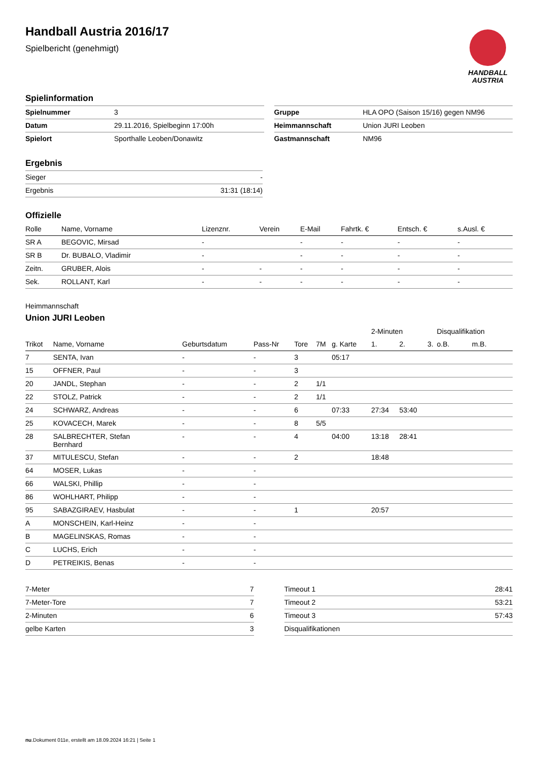Handball Austria 2016/17
Spielbericht (genehmigt)
HANDBALL
AUSTRIA
Spielinformation
| Spielnummer | 3 |
| Datum | 29.11.2016, Spielbeginn 17:00h |
| Spielort | Sporthalle Leoben/Donawitz |
| Gruppe | HLA OPO (Saison 15/16) gegen NM96 |
| Heimmannschaft | Union JURI Leoben |
| Gastmannschaft | NM96 |
Ergebnis
| Sieger | - |
| Ergebnis | 31:31 (18:14) |
Offizielle
| Rolle | Name, Vorname | Lizenznr. | Verein | E-Mail | Fahrtk. € | Entsch. € | s.Ausl. € |
| --- | --- | --- | --- | --- | --- | --- | --- |
| SR A | BEGOVIC, Mirsad | - | | - | - | - | - |
| SR B | Dr. BUBALO, Vladimir | - | | - | - | - | - |
| Zeitn. | GRUBER, Alois | - | - | - | - | - | - |
| Sek. | ROLLANT, Karl | - | - | - | - | - | - |
Heimmannschaft
Union JURI Leoben
| | | | | | | | 2-Minuten | | | Disqualifikation | |
| Trikot | Name, Vorname | Geburtsdatum | Pass-Nr | Tore | 7M | g. Karte | 1. | 2. | 3. | o.B. | m.B. |
| 7 | SENTA, Ivan | - | - | 3 | | 05:17 | | | | | |
| 15 | OFFNER, Paul | - | - | 3 | | | | | | | |
| 20 | JANDL, Stephan | - | - | 2 | 1/1 | | | | | | |
| 22 | STOLZ, Patrick | - | - | 2 | 1/1 | | | | | | |
| 24 | SCHWARZ, Andreas | - | - | 6 | | 07:33 | 27:34 | 53:40 | | | |
| 25 | KOVACECH, Marek | - | - | 8 | 5/5 | | | | | | |
| 28 | SALBRECHTER, Stefan Bernhard | - | - | 4 | | 04:00 | 13:18 | 28:41 | | | |
| 37 | MITULESCU, Stefan | - | - | 2 | | | 18:48 | | | | |
| 64 | MOSER, Lukas | - | - | | | | | | | | |
| 66 | WALSKI, Phillip | - | - | | | | | | | | |
| 86 | WOHLHART, Philipp | - | - | | | | | | | | |
| 95 | SABAZGIRAEV, Hasbulat | - | - | 1 | | | 20:57 | | | | |
| A | MONSCHEIN, Karl-Heinz | - | - | | | | | | | | |
| B | MAGELINSKAS, Romas | - | - | | | | | | | | |
| C | LUCHS, Erich | - | - | | | | | | | | |
| D | PETREIKIS, Benas | - | - | | | | | | | | |
| 7-Meter | 7 |
| 7-Meter-Tore | 7 |
| 2-Minuten | 6 |
| gelbe Karten | 3 |
| Timeout 1 | 28:41 |
| Timeout 2 | 53:21 |
| Timeout 3 | 57:43 |
| Disqualifikationen | |
nu.Dokument 011e, erstellt am 18.09.2024 16:21 | Seite 1